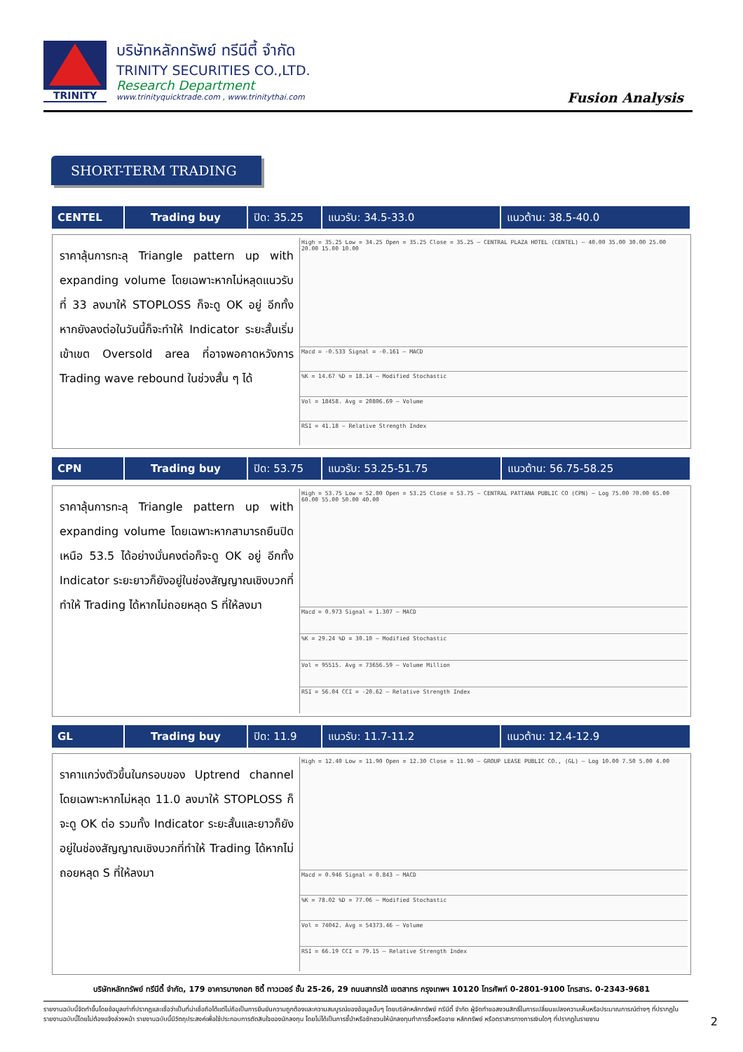TRINITY
บริษัทหลักทรัพย์ ทรีนีตี้ จำกัด
TRINITY SECURITIES CO.,LTD.
Research Department
www.trinityquicktrade.com , www.trinitythai.com
Fusion Analysis
SHORT-TERM TRADING
| CENTEL | Trading buy | ปิด: 35.25 | แนวรับ: 34.5-33.0 | แนวต้าน: 38.5-40.0 |
ราคาลุ้นการทะลุ Triangle pattern up with expanding volume โดยเฉพาะหากไม่หลุดแนวรับที่ 33 ลงมาให้ STOPLOSS ก็จะดู OK อยู่ อีกทั้งหากยังลงต่อในวันนี้ก็จะทำให้ Indicator ระยะสั้นเริ่มเข้าเขต Oversold area ที่อาจพอคาดหวังการ Trading wave rebound ในช่วงสั้น ๆ ได้
High = 35.25 Low = 34.25 Open = 35.25 Close = 35.25 — CENTRAL PLAZA HOTEL (CENTEL) — 40.00 35.00 30.00 25.00 20.00 15.00 10.00
Macd = -0.533 Signal = -0.161 — MACD
%K = 14.67 %D = 18.14 — Modified Stochastic
Vol = 18458. Avg = 20806.69 — Volume
RSI = 41.18 — Relative Strength Index
| CPN | Trading buy | ปิด: 53.75 | แนวรับ: 53.25-51.75 | แนวต้าน: 56.75-58.25 |
ราคาลุ้นการทะลุ Triangle pattern up with expanding volume โดยเฉพาะหากสามารถยืนปิดเหนือ 53.5 ได้อย่างมั่นคงต่อก็จะดู OK อยู่ อีกทั้ง Indicator ระยะยาวก็ยังอยู่ในช่องสัญญาณเชิงบวกที่ทำให้ Trading ได้หากไม่ถอยหลุด S ที่ให้ลงมา
High = 53.75 Low = 52.00 Open = 53.25 Close = 53.75 — CENTRAL PATTANA PUBLIC CO (CPN) — Log 75.00 70.00 65.00 60.00 55.00 50.00 40.00
Macd = 0.973 Signal = 1.307 — MACD
%K = 29.24 %D = 30.10 — Modified Stochastic
Vol = 95515. Avg = 73656.59 — Volume Million
RSI = 56.04 CCI = -20.62 — Relative Strength Index
| GL | Trading buy | ปิด: 11.9 | แนวรับ: 11.7-11.2 | แนวต้าน: 12.4-12.9 |
ราคาแกว่งตัวขึ้นในกรอบของ Uptrend channel โดยเฉพาะหากไม่หลุด 11.0 ลงมาให้ STOPLOSS ก็จะดู OK ต่อ รวมทั้ง Indicator ระยะสั้นและยาวก็ยังอยู่ในช่องสัญญาณเชิงบวกที่ทำให้ Trading ได้หากไม่ถอยหลุด S ที่ให้ลงมา
High = 12.40 Low = 11.90 Open = 12.30 Close = 11.90 — GROUP LEASE PUBLIC CO., (GL) — Log 10.00 7.50 5.00 4.00
Macd = 0.946 Signal = 0.843 — MACD
%K = 78.02 %D = 77.06 — Modified Stochastic
Vol = 74042. Avg = 54373.46 — Volume
RSI = 66.19 CCI = 79.15 — Relative Strength Index
บริษัทหลักทรัพย์ ทรีนีตี้ จำกัด, 179 อาคารบางกอก ซิตี้ ทาวเวอร์ ชั้น 25-26, 29 ถนนสาทรใต้ เขตสาทร กรุงเทพฯ 10120 โทรศัพท์ 0-2801-9100 โทรสาร. 0-2343-9681
รายงานฉบับนี้จัดทำขึ้นโดยข้อมูลเท่าที่ปรากฏและเชื่อว่าเป็นที่น่าเชื่อถือได้แต่ไม่ถือเป็นการยืนยันความถูกต้องและความสมบูรณ์ของข้อมูลนั้นๆ โดยบริษัทหลักทรัพย์ ทรีนีตี้ จำกัด ผู้จัดทำขอสงวนสิทธิ์ในการเปลี่ยนแปลงความเห็นหรือประมาณการณ์ต่างๆ ที่ปรากฏในรายงานฉบับนี้โดยไม่ต้องแจ้งล่วงหน้า รายงานฉบับนี้มีวัตถุประสงค์เพื่อใช้ประกอบการตัดสินใจของนักลงทุน โดยไม่ได้เป็นการชี้นำหรือชักชวนให้นักลงทุนทำการซื้อหรือขาย หลักทรัพย์ หรือตราสารทางการเงินใดๆ ที่ปรากฏในรายงาน
2